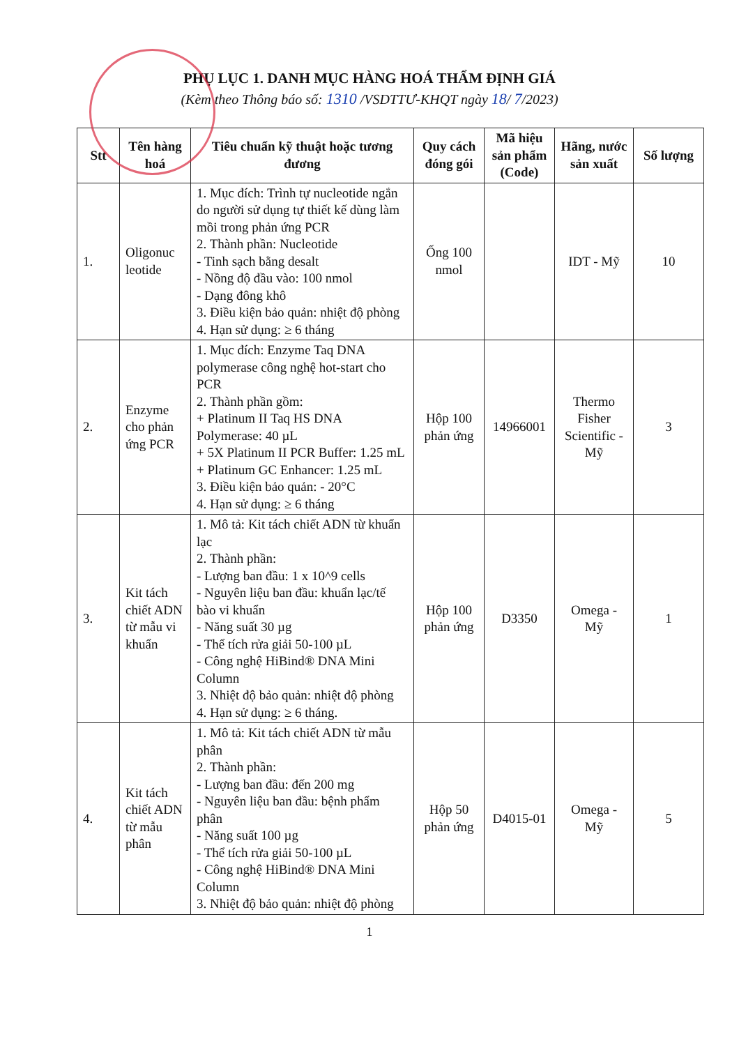PHỤ LỤC 1. DANH MỤC HÀNG HOÁ THẨM ĐỊNH GIÁ
(Kèm theo Thông báo số: 1310 /VSDTTƯ-KHQT ngày 18/ 7/2023)
| Stt | Tên hàng hoá | Tiêu chuẩn kỹ thuật hoặc tương đương | Quy cách đóng gói | Mã hiệu sản phẩm (Code) | Hãng, nước sản xuất | Số lượng |
| --- | --- | --- | --- | --- | --- | --- |
| 1. | Oligonuc leotide | 1. Mục đích: Trình tự nucleotide ngắn do người sử dụng tự thiết kế dùng làm mồi trong phản ứng PCR 2. Thành phần: Nucleotide - Tinh sạch bằng desalt - Nồng độ đầu vào: 100 nmol - Dạng đông khô 3. Điều kiện bảo quản: nhiệt độ phòng 4. Hạn sử dụng: ≥ 6 tháng | Ống 100 nmol | | IDT - Mỹ | 10 |
| 2. | Enzyme cho phản ứng PCR | 1. Mục đích: Enzyme Taq DNA polymerase công nghệ hot-start cho PCR 2. Thành phần gồm: + Platinum II Taq HS DNA Polymerase: 40 µL + 5X Platinum II PCR Buffer: 1.25 mL + Platinum GC Enhancer: 1.25 mL 3. Điều kiện bảo quản: - 20°C 4. Hạn sử dụng: ≥ 6 tháng | Hộp 100 phản ứng | 14966001 | Thermo Fisher Scientific - Mỹ | 3 |
| 3. | Kit tách chiết ADN từ mẫu vi khuẩn | 1. Mô tả: Kit tách chiết ADN từ khuẩn lạc 2. Thành phần: - Lượng ban đầu: 1 x 10^9 cells - Nguyên liệu ban đầu: khuẩn lạc/tế bào vi khuẩn - Năng suất 30 µg - Thể tích rửa giải 50-100 µL - Công nghệ HiBind® DNA Mini Column 3. Nhiệt độ bảo quản: nhiệt độ phòng 4. Hạn sử dụng: ≥ 6 tháng. | Hộp 100 phản ứng | D3350 | Omega - Mỹ | 1 |
| 4. | Kit tách chiết ADN từ mẫu phân | 1. Mô tả: Kit tách chiết ADN từ mẫu phân 2. Thành phần: - Lượng ban đầu: đến 200 mg - Nguyên liệu ban đầu: bệnh phẩm phân - Năng suất 100 µg - Thể tích rửa giải 50-100 µL - Công nghệ HiBind® DNA Mini Column 3. Nhiệt độ bảo quản: nhiệt độ phòng | Hộp 50 phản ứng | D4015-01 | Omega - Mỹ | 5 |
1